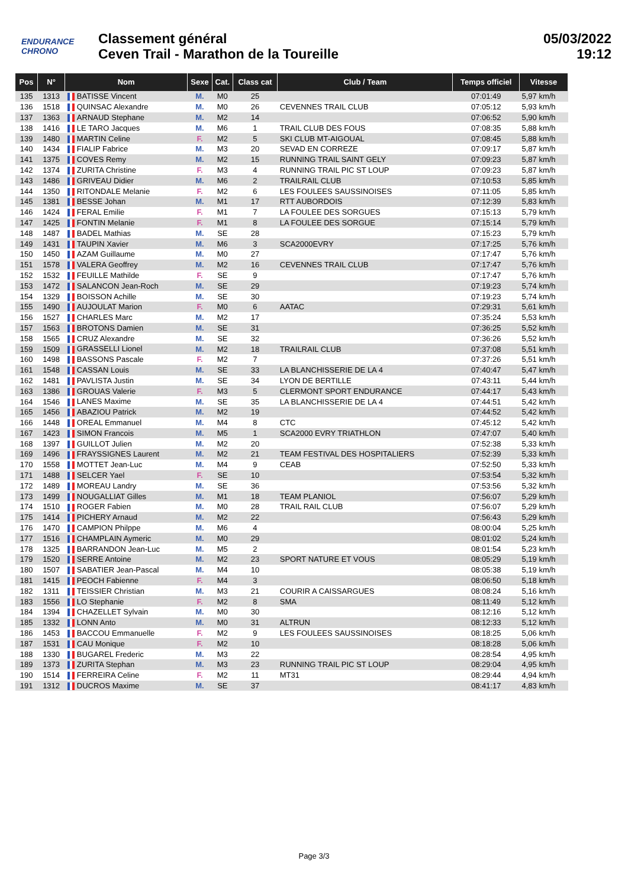ENDURANCE CHRONO
Classement général
Ceven Trail - Marathon de la Toureille
05/03/2022
19:12
| Pos | N° | Nom | Sexe | Cat. | Class cat | Club / Team | Temps officiel | Vitesse |
| --- | --- | --- | --- | --- | --- | --- | --- | --- |
| 135 | 1313 | BATISSE Vincent | M. | M0 | 25 | | 07:01:49 | 5,97 km/h |
| 136 | 1518 | QUINSAC Alexandre | M. | M0 | 26 | CEVENNES TRAIL CLUB | 07:05:12 | 5,93 km/h |
| 137 | 1363 | ARNAUD Stephane | M. | M2 | 14 | | 07:06:52 | 5,90 km/h |
| 138 | 1416 | LE TARO Jacques | M. | M6 | 1 | TRAIL CLUB DES FOUS | 07:08:35 | 5,88 km/h |
| 139 | 1480 | MARTIN Celine | F. | M2 | 5 | SKI CLUB MT-AIGOUAL | 07:08:45 | 5,88 km/h |
| 140 | 1434 | FIALIP Fabrice | M. | M3 | 20 | SEVAD EN CORREZE | 07:09:17 | 5,87 km/h |
| 141 | 1375 | COVES Remy | M. | M2 | 15 | RUNNING TRAIL SAINT GELY | 07:09:23 | 5,87 km/h |
| 142 | 1374 | ZURITA Christine | F. | M3 | 4 | RUNNING TRAIL PIC ST LOUP | 07:09:23 | 5,87 km/h |
| 143 | 1486 | GRIVEAU Didier | M. | M6 | 2 | TRAILRAIL CLUB | 07:10:53 | 5,85 km/h |
| 144 | 1350 | RITONDALE Melanie | F. | M2 | 6 | LES FOULEES SAUSSINOISES | 07:11:05 | 5,85 km/h |
| 145 | 1381 | BESSE Johan | M. | M1 | 17 | RTT AUBORDOIS | 07:12:39 | 5,83 km/h |
| 146 | 1424 | FERAL Emilie | F. | M1 | 7 | LA FOULEE DES SORGUES | 07:15:13 | 5,79 km/h |
| 147 | 1425 | FONTIN Melanie | F. | M1 | 8 | LA FOULEE DES SORGUE | 07:15:14 | 5,79 km/h |
| 148 | 1487 | BADEL Mathias | M. | SE | 28 | | 07:15:23 | 5,79 km/h |
| 149 | 1431 | TAUPIN Xavier | M. | M6 | 3 | SCA2000EVRY | 07:17:25 | 5,76 km/h |
| 150 | 1450 | AZAM Guillaume | M. | M0 | 27 | | 07:17:47 | 5,76 km/h |
| 151 | 1578 | VALERA Geoffrey | M. | M2 | 16 | CEVENNES TRAIL CLUB | 07:17:47 | 5,76 km/h |
| 152 | 1532 | FEUILLE Mathilde | F. | SE | 9 | | 07:17:47 | 5,76 km/h |
| 153 | 1472 | SALANCON Jean-Roch | M. | SE | 29 | | 07:19:23 | 5,74 km/h |
| 154 | 1329 | BOISSON Achille | M. | SE | 30 | | 07:19:23 | 5,74 km/h |
| 155 | 1490 | AUJOULAT Marion | F. | M0 | 6 | AATAC | 07:29:31 | 5,61 km/h |
| 156 | 1527 | CHARLES Marc | M. | M2 | 17 | | 07:35:24 | 5,53 km/h |
| 157 | 1563 | BROTONS Damien | M. | SE | 31 | | 07:36:25 | 5,52 km/h |
| 158 | 1565 | CRUZ Alexandre | M. | SE | 32 | | 07:36:26 | 5,52 km/h |
| 159 | 1509 | GRASSELLI Lionel | M. | M2 | 18 | TRAILRAIL CLUB | 07:37:08 | 5,51 km/h |
| 160 | 1498 | BASSONS Pascale | F. | M2 | 7 | | 07:37:26 | 5,51 km/h |
| 161 | 1548 | CASSAN Louis | M. | SE | 33 | LA BLANCHISSERIE DE LA 4 | 07:40:47 | 5,47 km/h |
| 162 | 1481 | PAVLISTA Justin | M. | SE | 34 | LYON DE BERTILLE | 07:43:11 | 5,44 km/h |
| 163 | 1386 | GROUAS Valerie | F. | M3 | 5 | CLERMONT SPORT ENDURANCE | 07:44:17 | 5,43 km/h |
| 164 | 1546 | LANES Maxime | M. | SE | 35 | LA BLANCHISSERIE DE LA 4 | 07:44:51 | 5,42 km/h |
| 165 | 1456 | ABAZIOU Patrick | M. | M2 | 19 | | 07:44:52 | 5,42 km/h |
| 166 | 1448 | OREAL Emmanuel | M. | M4 | 8 | CTC | 07:45:12 | 5,42 km/h |
| 167 | 1423 | SIMON Francois | M. | M5 | 1 | SCA2000 EVRY TRIATHLON | 07:47:07 | 5,40 km/h |
| 168 | 1397 | GUILLOT Julien | M. | M2 | 20 | | 07:52:38 | 5,33 km/h |
| 169 | 1496 | FRAYSSIGNES Laurent | M. | M2 | 21 | TEAM FESTIVAL DES HOSPITALIERS | 07:52:39 | 5,33 km/h |
| 170 | 1558 | MOTTET Jean-Luc | M. | M4 | 9 | CEAB | 07:52:50 | 5,33 km/h |
| 171 | 1488 | SELCER Yael | F. | SE | 10 | | 07:53:54 | 5,32 km/h |
| 172 | 1489 | MOREAU Landry | M. | SE | 36 | | 07:53:56 | 5,32 km/h |
| 173 | 1499 | NOUGALLIAT Gilles | M. | M1 | 18 | TEAM PLANIOL | 07:56:07 | 5,29 km/h |
| 174 | 1510 | ROGER Fabien | M. | M0 | 28 | TRAIL RAIL CLUB | 07:56:07 | 5,29 km/h |
| 175 | 1414 | PICHERY Arnaud | M. | M2 | 22 | | 07:56:43 | 5,29 km/h |
| 176 | 1470 | CAMPION Philppe | M. | M6 | 4 | | 08:00:04 | 5,25 km/h |
| 177 | 1516 | CHAMPLAIN Aymeric | M. | M0 | 29 | | 08:01:02 | 5,24 km/h |
| 178 | 1325 | BARRANDON Jean-Luc | M. | M5 | 2 | | 08:01:54 | 5,23 km/h |
| 179 | 1520 | SERRE Antoine | M. | M2 | 23 | SPORT NATURE ET VOUS | 08:05:29 | 5,19 km/h |
| 180 | 1507 | SABATIER Jean-Pascal | M. | M4 | 10 | | 08:05:38 | 5,19 km/h |
| 181 | 1415 | PEOCH Fabienne | F. | M4 | 3 | | 08:06:50 | 5,18 km/h |
| 182 | 1311 | TEISSIER Christian | M. | M3 | 21 | COURIR A CAISSARGUES | 08:08:24 | 5,16 km/h |
| 183 | 1556 | LO Stephanie | F. | M2 | 8 | SMA | 08:11:49 | 5,12 km/h |
| 184 | 1394 | CHAZELLET Sylvain | M. | M0 | 30 | | 08:12:16 | 5,12 km/h |
| 185 | 1332 | LONN Anto | M. | M0 | 31 | ALTRUN | 08:12:33 | 5,12 km/h |
| 186 | 1453 | BACCOU Emmanuelle | F. | M2 | 9 | LES FOULEES SAUSSINOISES | 08:18:25 | 5,06 km/h |
| 187 | 1531 | CAU Monique | F. | M2 | 10 | | 08:18:28 | 5,06 km/h |
| 188 | 1330 | BUGAREL Frederic | M. | M3 | 22 | | 08:28:54 | 4,95 km/h |
| 189 | 1373 | ZURITA Stephan | M. | M3 | 23 | RUNNING TRAIL PIC ST LOUP | 08:29:04 | 4,95 km/h |
| 190 | 1514 | FERREIRA Celine | F. | M2 | 11 | MT31 | 08:29:44 | 4,94 km/h |
| 191 | 1312 | DUCROS Maxime | M. | SE | 37 | | 08:41:17 | 4,83 km/h |
Page 3/3